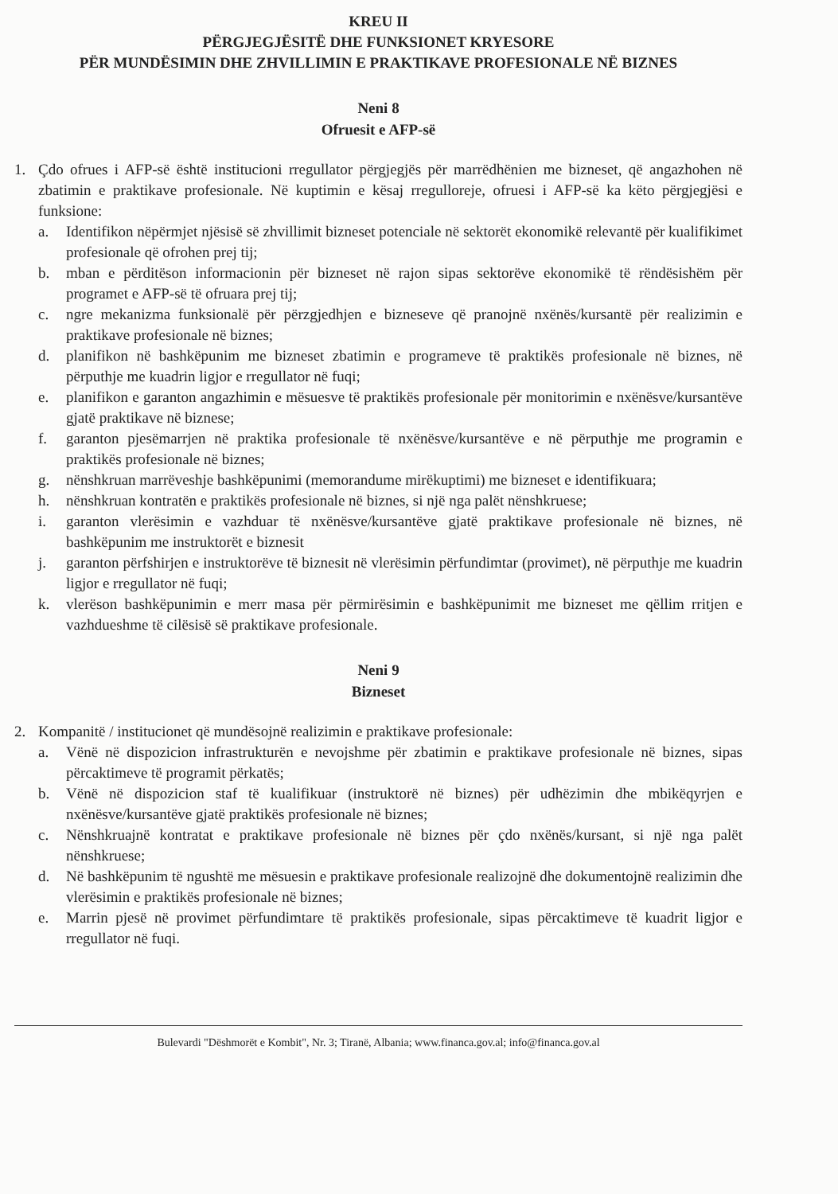KREU II
PËRGJEGJËSITË DHE FUNKSIONET KRYESORE
PËR MUNDËSIMIN DHE ZHVILLIMIN E PRAKTIKAVE PROFESIONALE NË BIZNES
Neni 8
Ofruesit e AFP-së
1. Çdo ofrues i AFP-së është institucioni rregullator përgjegjës për marrëdhënien me bizneset, që angazhohen në zbatimin e praktikave profesionale. Në kuptimin e kësaj rregulloreje, ofruesi i AFP-së ka këto përgjegjësi e funksione:
a. Identifikon nëpërmjet njësisë së zhvillimit bizneset potenciale në sektorët ekonomikë relevantë për kualifikimet profesionale që ofrohen prej tij;
b. mban e përditëson informacionin për bizneset në rajon sipas sektorëve ekonomikë të rëndësishëm për programet e AFP-së të ofruara prej tij;
c. ngre mekanizma funksionalë për përzgjedhjen e bizneseve që pranojnë nxënës/kursantë për realizimin e praktikave profesionale në biznes;
d. planifikon në bashkëpunim me bizneset zbatimin e programeve të praktikës profesionale në biznes, në përputhje me kuadrin ligjor e rregullator në fuqi;
e. planifikon e garanton angazhimin e mësuesve të praktikës profesionale për monitorimin e nxënësve/kursantëve gjatë praktikave në biznese;
f. garanton pjesëmarrjen në praktika profesionale të nxënësve/kursantëve e në përputhje me programin e praktikës profesionale në biznes;
g. nënshkruan marrëveshje bashkëpunimi (memorandume mirëkuptimi) me bizneset e identifikuara;
h. nënshkruan kontratën e praktikës profesionale në biznes, si një nga palët nënshkruese;
i. garanton vlerësimin e vazhduar të nxënësve/kursantëve gjatë praktikave profesionale në biznes, në bashkëpunim me instruktorët e biznesit
j. garanton përfshirjen e instruktorëve të biznesit në vlerësimin përfundimtar (provimet), në përputhje me kuadrin ligjor e rregullator në fuqi;
k. vlerëson bashkëpunimin e merr masa për përmirësimin e bashkëpunimit me bizneset me qëllim rritjen e vazhdueshme të cilësisë së praktikave profesionale.
Neni 9
Bizneset
2. Kompanitë / institucionet që mundësojnë realizimin e praktikave profesionale:
a. Vënë në dispozicion infrastrukturën e nevojshme për zbatimin e praktikave profesionale në biznes, sipas përcaktimeve të programit përkatës;
b. Vënë në dispozicion staf të kualifikuar (instruktorë në biznes) për udhëzimin dhe mbikëqyrjen e nxënësve/kursantëve gjatë praktikës profesionale në biznes;
c. Nënshkruajnë kontratat e praktikave profesionale në biznes për çdo nxënës/kursant, si një nga palët nënshkruese;
d. Në bashkëpunim të ngushtë me mësuesin e praktikave profesionale realizojnë dhe dokumentojnë realizimin dhe vlerësimin e praktikës profesionale në biznes;
e. Marrin pjesë në provimet përfundimtare të praktikës profesionale, sipas përcaktimeve të kuadrit ligjor e rregullator në fuqi.
Bulevardi "Dëshmorët e Kombit", Nr. 3; Tiranë, Albania; www.financa.gov.al; info@financa.gov.al